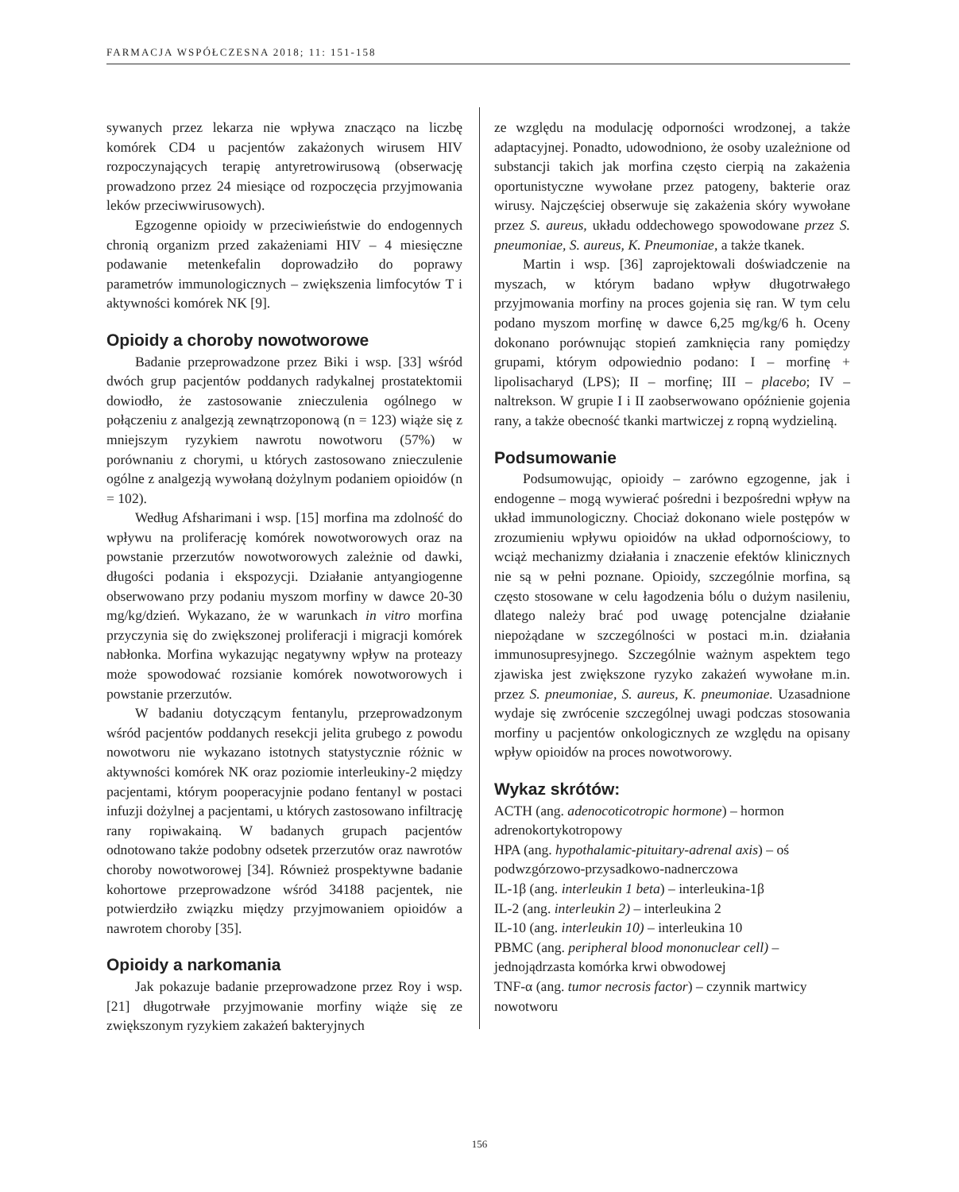FARMACJA WSPÓŁCZESNA 2018; 11: 151-158
sywanych przez lekarza nie wpływa znacząco na liczbę komórek CD4 u pacjentów zakażonych wirusem HIV rozpoczynających terapię antyretrowirusową (obserwację prowadzono przez 24 miesiące od rozpoczęcia przyjmowania leków przeciwwirusowych).
Egzogenne opioidy w przeciwieństwie do endogennych chronią organizm przed zakażeniami HIV – 4 miesięczne podawanie metenkefalin doprowadziło do poprawy parametrów immunologicznych – zwiększenia limfocytów T i aktywności komórek NK [9].
Opioidy a choroby nowotworowe
Badanie przeprowadzone przez Biki i wsp. [33] wśród dwóch grup pacjentów poddanych radykalnej prostatektomii dowiodło, że zastosowanie znieczulenia ogólnego w połączeniu z analgezją zewnątrzoponową (n = 123) wiąże się z mniejszym ryzykiem nawrotu nowotworu (57%) w porównaniu z chorymi, u których zastosowano znieczulenie ogólne z analgezją wywołaną dożylnym podaniem opioidów (n = 102).
Według Afsharimani i wsp. [15] morfina ma zdolność do wpływu na proliferację komórek nowotworowych oraz na powstanie przerzutów nowotworowych zależnie od dawki, długości podania i ekspozycji. Działanie antyangiogenne obserwowano przy podaniu myszom morfiny w dawce 20-30 mg/kg/dzień. Wykazano, że w warunkach in vitro morfina przyczynia się do zwiększonej proliferacji i migracji komórek nabłonka. Morfina wykazując negatywny wpływ na proteazy może spowodować rozsianie komórek nowotworowych i powstanie przerzutów.
W badaniu dotyczącym fentanylu, przeprowadzonym wśród pacjentów poddanych resekcji jelita grubego z powodu nowotworu nie wykazano istotnych statystycznie różnic w aktywności komórek NK oraz poziomie interleukiny-2 między pacjentami, którym pooperacyjnie podano fentanyl w postaci infuzji dożylnej a pacjentami, u których zastosowano infiltrację rany ropiwakainą. W badanych grupach pacjentów odnotowano także podobny odsetek przerzutów oraz nawrotów choroby nowotworowej [34]. Również prospektywne badanie kohortowe przeprowadzone wśród 34188 pacjentek, nie potwierdziło związku między przyjmowaniem opioidów a nawrotem choroby [35].
Opioidy a narkomania
Jak pokazuje badanie przeprowadzone przez Roy i wsp. [21] długotrwałe przyjmowanie morfiny wiąże się ze zwiększonym ryzykiem zakażeń bakteryjnych
ze względu na modulację odporności wrodzonej, a także adaptacyjnej. Ponadto, udowodniono, że osoby uzależnione od substancji takich jak morfina często cierpią na zakażenia oportunistyczne wywołane przez patogeny, bakterie oraz wirusy. Najczęściej obserwuje się zakażenia skóry wywołane przez S. aureus, układu oddechowego spowodowane przez S. pneumoniae, S. aureus, K. Pneumoniae, a także tkanek.
Martin i wsp. [36] zaprojektowali doświadczenie na myszach, w którym badano wpływ długotrwałego przyjmowania morfiny na proces gojenia się ran. W tym celu podano myszom morfinę w dawce 6,25 mg/kg/6 h. Oceny dokonano porównując stopień zamknięcia rany pomiędzy grupami, którym odpowiednio podano: I – morfinę + lipolisacharyd (LPS); II – morfinę; III – placebo; IV – naltrekson. W grupie I i II zaobserwowano opóźnienie gojenia rany, a także obecność tkanki martwiczej z ropną wydzieliną.
Podsumowanie
Podsumowując, opioidy – zarówno egzogenne, jak i endogenne – mogą wywierać pośredni i bezpośredni wpływ na układ immunologiczny. Chociaż dokonano wiele postępów w zrozumieniu wpływu opioidów na układ odpornościowy, to wciąż mechanizmy działania i znaczenie efektów klinicznych nie są w pełni poznane. Opioidy, szczególnie morfina, są często stosowane w celu łagodzenia bólu o dużym nasileniu, dlatego należy brać pod uwagę potencjalne działanie niepożądane w szczególności w postaci m.in. działania immunosupresyjnego. Szczególnie ważnym aspektem tego zjawiska jest zwiększone ryzyko zakażeń wywołane m.in. przez S. pneumoniae, S. aureus, K. pneumoniae. Uzasadnione wydaje się zwrócenie szczególnej uwagi podczas stosowania morfiny u pacjentów onkologicznych ze względu na opisany wpływ opioidów na proces nowotworowy.
Wykaz skrótów:
ACTH (ang. adenocoticotropic hormone) – hormon adrenokortykotropowy
HPA (ang. hypothalamic-pituitary-adrenal axis) – oś podwzgórzowo-przysadkowo-nadnerczowa
IL-1β (ang. interleukin 1 beta) – interleukina-1β
IL-2 (ang. interleukin 2) – interleukina 2
IL-10 (ang. interleukin 10) – interleukina 10
PBMC (ang. peripheral blood mononuclear cell) – jednojądrzasta komórka krwi obwodowej
TNF-α (ang. tumor necrosis factor) – czynnik martwicy nowotworu
156